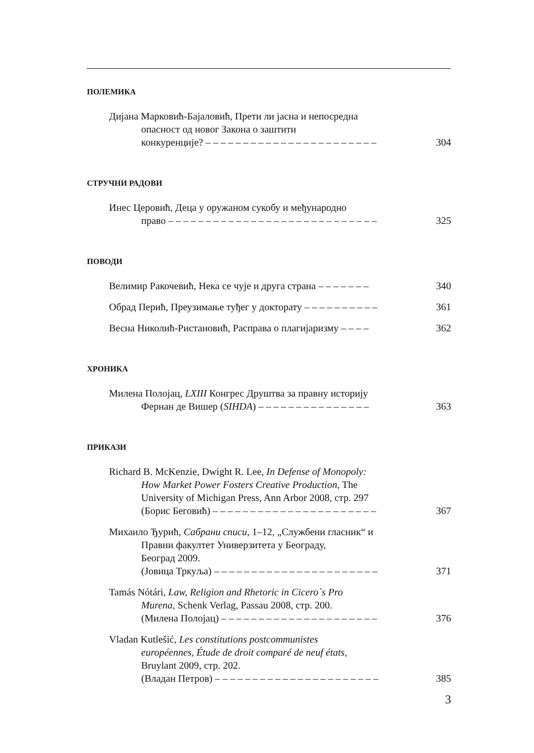ПОЛЕМИКА
Дијана Марковић-Бајаловић, Прети ли јасна и непосредна
опасност од новог Закона о заштити
конкуренције? – – – – – – – – – – – – – – – – – – – – – – –
304
СТРУЧНИ РАДОВИ
Инес Церовић, Деца у оружаном сукобу и међународно
право – – – – – – – – – – – – – – – – – – – – – – – – – – – –
325
ПОВОДИ
Велимир Ракочевић, Нека се чује и друга страна – – – – – – –
340
Обрад Перић, Преузимање туђег у докторату – – – – – – – – – –
361
Весна Николић-Ристановић, Расправа о плагијаризму – – – –
362
ХРОНИКА
Милена Полојац, LXIII Конгрес Друштва за правну историју
Фернан де Вишер (SIHDA) – – – – – – – – – – – – – – –
363
ПРИКАЗИ
Richard B. McKenzie, Dwight R. Lee, In Defense of Monopoly:
How Market Power Fosters Creative Production, The
University of Michigan Press, Ann Arbor 2008, стр. 297
(Борис Беговић) – – – – – – – – – – – – – – – – – – – – – –
367
Михаило Ђурић, Сабрани списи, 1–12, „Службени гласник“ и
Правни факултет Универзитета у Београду,
Београд 2009.
(Јовица Тркуља) – – – – – – – – – – – – – – – – – – – – – –
371
Tamás Nótári, Law, Religion and Rhetoric in Cicero`s Pro
Murena, Schenk Verlag, Passau 2008, стр. 200.
(Милена Полојац) – – – – – – – – – – – – – – – – – – – – –
376
Vladan Kutlešić, Les constitutions postcommunistes
européennes, Étude de droit comparé de neuf états,
Bruylant 2009, стр. 202.
(Владан Петров) – – – – – – – – – – – – – – – – – – – – – –
385
3